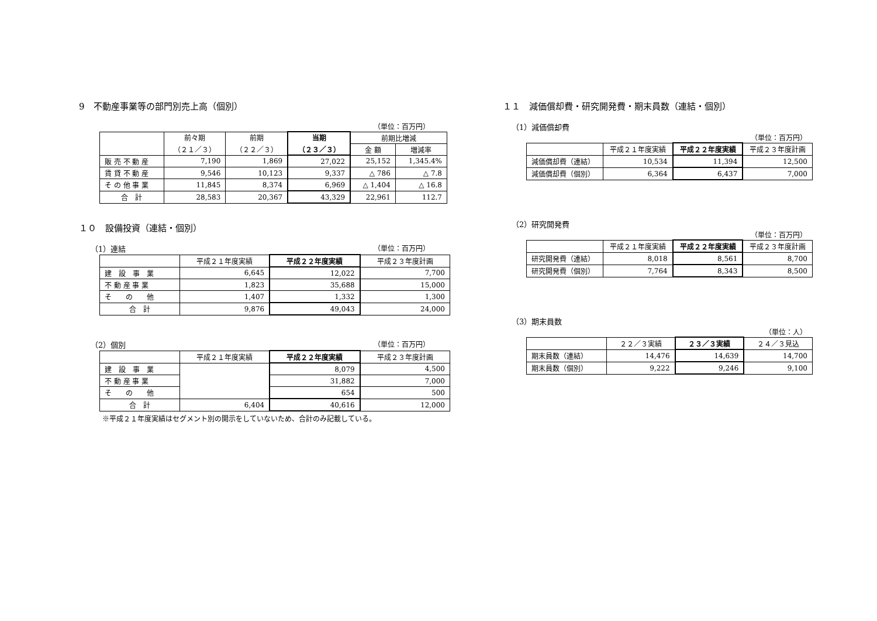9　不動産事業等の部門別売上高（個別）
（単位：百万円）
| | 前々期 （２１／３） | 前期 （２２／３） | 当期 （２３／３） | 前期比増減 | |
| --- | --- | --- | --- | --- | --- |
| | | | | 金 額 | 増減率 |
| 販 売 不 動 産 | 7,190 | 1,869 | 27,022 | 25,152 | 1,345.4% |
| 賃 貸 不 動 産 | 9,546 | 10,123 | 9,337 | △ 786 | △ 7.8 |
| そ の 他 事 業 | 11,845 | 8,374 | 6,969 | △ 1,404 | △ 16.8 |
| 合 計 | 28,583 | 20,367 | 43,329 | 22,961 | 112.7 |
１０　設備投資（連結・個別）
（1）連結 （単位：百万円）
| | 平成２１年度実績 | 平成２２年度実績 | 平成２３年度計画 |
| --- | --- | --- | --- |
| 建 設 事 業 | 6,645 | 12,022 | 7,700 |
| 不 動 産 事 業 | 1,823 | 35,688 | 15,000 |
| そ の 他 | 1,407 | 1,332 | 1,300 |
| 合 計 | 9,876 | 49,043 | 24,000 |
（2）個別 （単位：百万円）
| | 平成２１年度実績 | 平成２２年度実績 | 平成２３年度計画 |
| --- | --- | --- | --- |
| 建 設 事 業 | | 8,079 | 4,500 |
| 不 動 産 事 業 | | 31,882 | 7,000 |
| そ の 他 | | 654 | 500 |
| 合 計 | 6,404 | 40,616 | 12,000 |
※平成２１年度実績はセグメント別の開示をしていないため、合計のみ記載している。
１１　減価償却費・研究開発費・期末員数（連結・個別）
（1）減価償却費
（単位：百万円）
| | 平成２１年度実績 | 平成２２年度実績 | 平成２３年度計画 |
| --- | --- | --- | --- |
| 減価償却費（連結） | 10,534 | 11,394 | 12,500 |
| 減価償却費（個別） | 6,364 | 6,437 | 7,000 |
（2）研究開発費
（単位：百万円）
| | 平成２１年度実績 | 平成２２年度実績 | 平成２３年度計画 |
| --- | --- | --- | --- |
| 研究開発費（連結） | 8,018 | 8,561 | 8,700 |
| 研究開発費（個別） | 7,764 | 8,343 | 8,500 |
（3）期末員数
（単位：人）
| | ２２／３実績 | ２３／３実績 | ２４／３見込 |
| --- | --- | --- | --- |
| 期末員数（連結） | 14,476 | 14,639 | 14,700 |
| 期末員数（個別） | 9,222 | 9,246 | 9,100 |